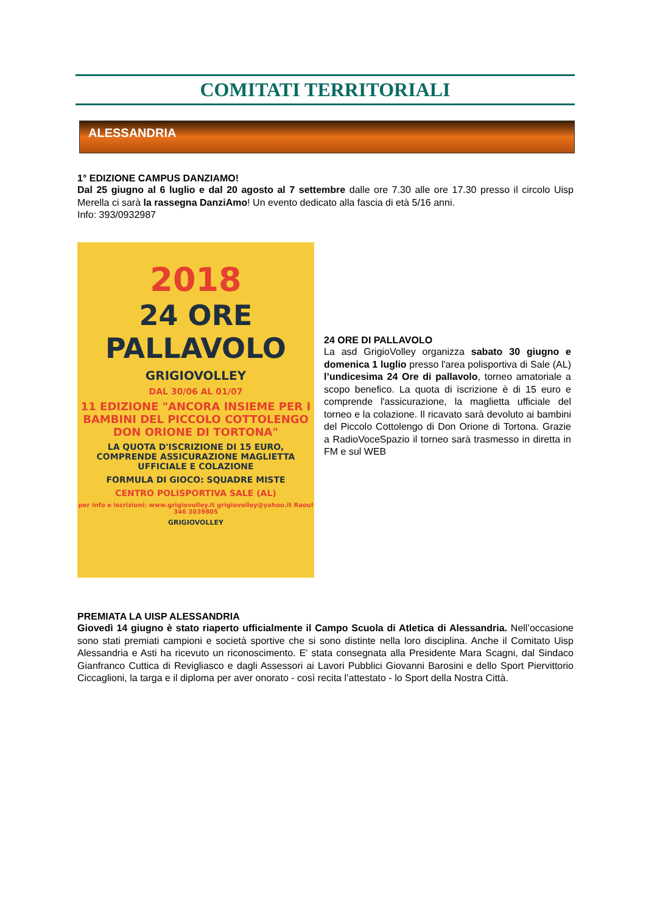COMITATI TERRITORIALI
ALESSANDRIA
1° EDIZIONE CAMPUS DANZIAMO!
Dal 25 giugno al 6 luglio e dal 20 agosto al 7 settembre dalle ore 7.30 alle ore 17.30 presso il circolo Uisp Merella ci sarà la rassegna DanziAmo! Un evento dedicato alla fascia di età 5/16 anni.
Info: 393/0932987
2018
24 ORE
PALLAVOLO
GRIGIOVOLLEY
DAL 30/06 AL 01/07
11 EDIZIONE "ANCORA INSIEME PER I BAMBINI DEL PICCOLO COTTOLENGO DON ORIONE DI TORTONA"
LA QUOTA D'ISCRIZIONE DI 15 EURO, COMPRENDE ASSICURAZIONE MAGLIETTA UFFICIALE E COLAZIONE
FORMULA DI GIOCO: SQUADRE MISTE
CENTRO POLISPORTIVA SALE (AL)
per info e iscrizioni: www.grigiovolley.it grigiovolley@yahoo.it Raoul 346 3039805
GRIGIOVOLLEY
24 ORE DI PALLAVOLO
La asd GrigioVolley organizza sabato 30 giugno e domenica 1 luglio presso l'area polisportiva di Sale (AL) l’undicesima 24 Ore di pallavolo, torneo amatoriale a scopo benefico. La quota di iscrizione è di 15 euro e comprende l'assicurazione, la maglietta ufficiale del torneo e la colazione. Il ricavato sarà devoluto ai bambini del Piccolo Cottolengo di Don Orione di Tortona. Grazie a RadioVoceSpazio il torneo sarà trasmesso in diretta in FM e sul WEB
PREMIATA LA UISP ALESSANDRIA
Giovedì 14 giugno è stato riaperto ufficialmente il Campo Scuola di Atletica di Alessandria. Nell’occasione sono stati premiati campioni e società sportive che si sono distinte nella loro disciplina. Anche il Comitato Uisp Alessandria e Asti ha ricevuto un riconoscimento. E' stata consegnata alla Presidente Mara Scagni, dal Sindaco Gianfranco Cuttica di Revigliasco e dagli Assessori ai Lavori Pubblici Giovanni Barosini e dello Sport Piervittorio Ciccaglioni, la targa e il diploma per aver onorato - così recita l’attestato - lo Sport della Nostra Città.